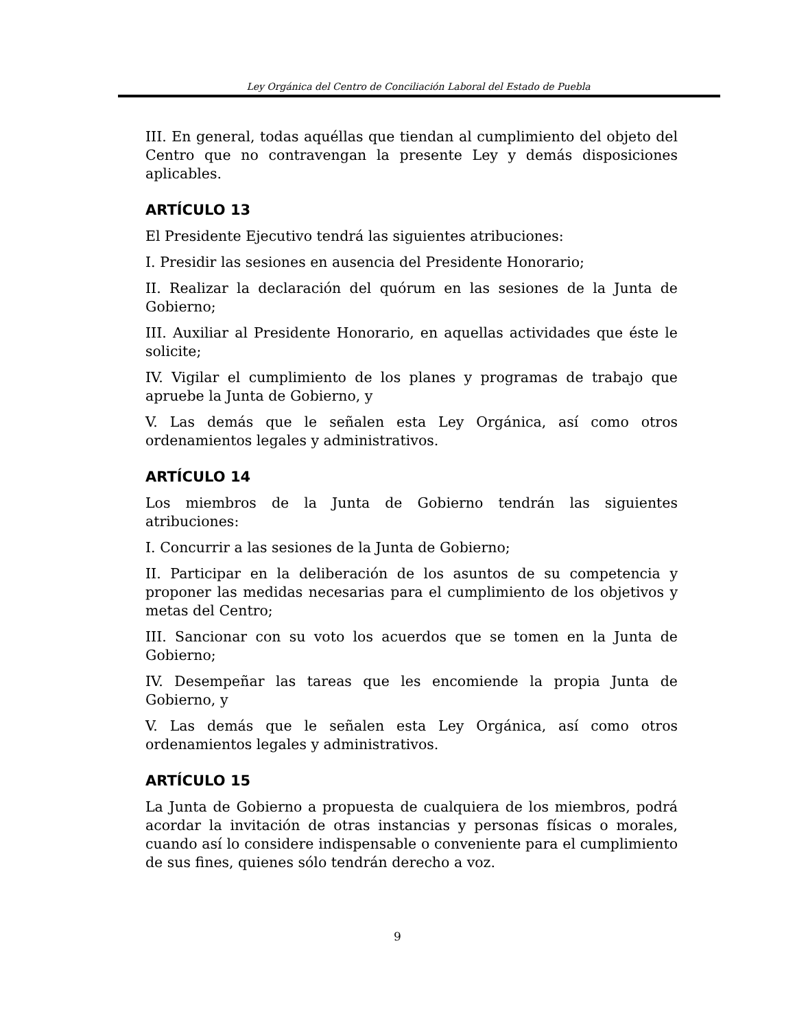Ley Orgánica del Centro de Conciliación Laboral del Estado de Puebla
III. En general, todas aquéllas que tiendan al cumplimiento del objeto del Centro que no contravengan la presente Ley y demás disposiciones aplicables.
ARTÍCULO 13
El Presidente Ejecutivo tendrá las siguientes atribuciones:
I. Presidir las sesiones en ausencia del Presidente Honorario;
II. Realizar la declaración del quórum en las sesiones de la Junta de Gobierno;
III. Auxiliar al Presidente Honorario, en aquellas actividades que éste le solicite;
IV. Vigilar el cumplimiento de los planes y programas de trabajo que apruebe la Junta de Gobierno, y
V. Las demás que le señalen esta Ley Orgánica, así como otros ordenamientos legales y administrativos.
ARTÍCULO 14
Los miembros de la Junta de Gobierno tendrán las siguientes atribuciones:
I. Concurrir a las sesiones de la Junta de Gobierno;
II. Participar en la deliberación de los asuntos de su competencia y proponer las medidas necesarias para el cumplimiento de los objetivos y metas del Centro;
III. Sancionar con su voto los acuerdos que se tomen en la Junta de Gobierno;
IV. Desempeñar las tareas que les encomiende la propia Junta de Gobierno, y
V. Las demás que le señalen esta Ley Orgánica, así como otros ordenamientos legales y administrativos.
ARTÍCULO 15
La Junta de Gobierno a propuesta de cualquiera de los miembros, podrá acordar la invitación de otras instancias y personas físicas o morales, cuando así lo considere indispensable o conveniente para el cumplimiento de sus fines, quienes sólo tendrán derecho a voz.
9